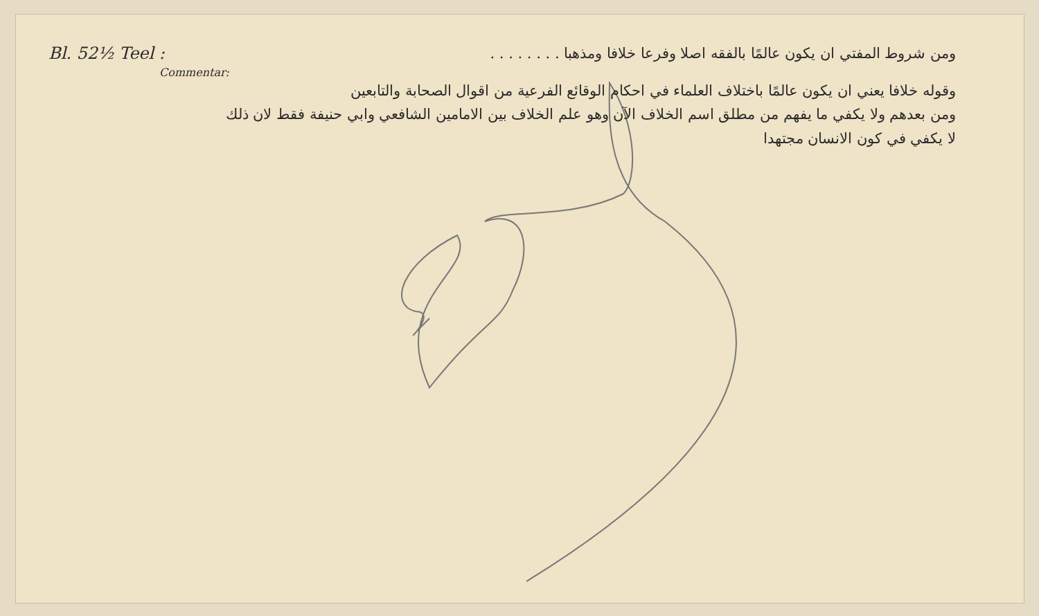Bl. 52½ Teel : ومن شروط المفتي ان يكون عالمًا بالفقه اصلا وفرعا خلافا ومذهبا . . . . . . . .
Commentar:
وقوله خلافا يعني ان يكون عالمًا باختلاف العلماء في احكام الوقائع الفرعية من اقوال الصحابة والتابعين
ومن بعدهم ولا يكفي ما يفهم من مطلق اسم الخلاف الآن وهو علم الخلاف بين الامامين الشافعي وابي حنيفة فقط لان ذلك
لا يكفي في كون الانسان مجتهدا